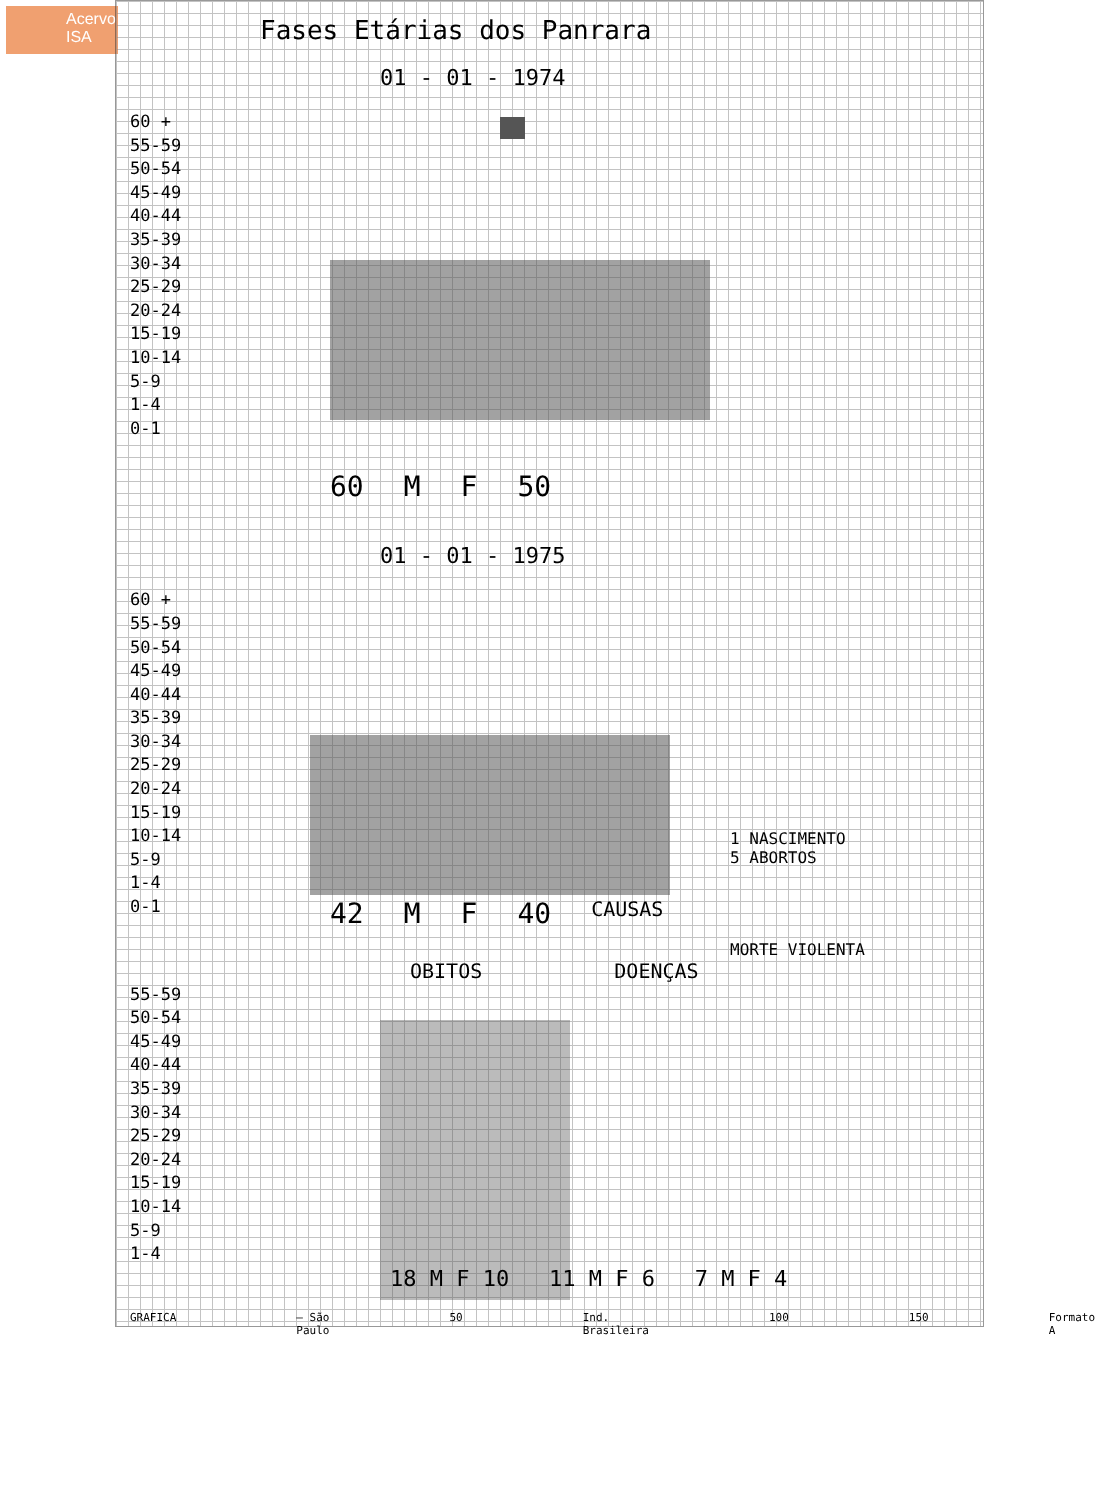Acervo ISA
Fases Etárias dos Panrara
01 - 01 - 1974
60 +
55-59
50-54
45-49
40-44
35-39
30-34
25-29
20-24
15-19
10-14
5-9
1-4
0-1
60 M F 50
01 - 01 - 1975
60 +
55-59
50-54
45-49
40-44
35-39
30-34
25-29
20-24
15-19
10-14
5-9
1-4
0-1
1 NASCIMENTO
5 ABORTOS
42 M F 40 CAUSAS
MORTE VIOLENTA
OBITOS DOENÇAS
55-59
50-54
45-49
40-44
35-39
30-34
25-29
20-24
15-19
10-14
5-9
1-4
18 M F 10 11 M F 6 7 M F 4
GRAFICA — São Paulo 50 Ind. Brasileira 100 150 Formato A